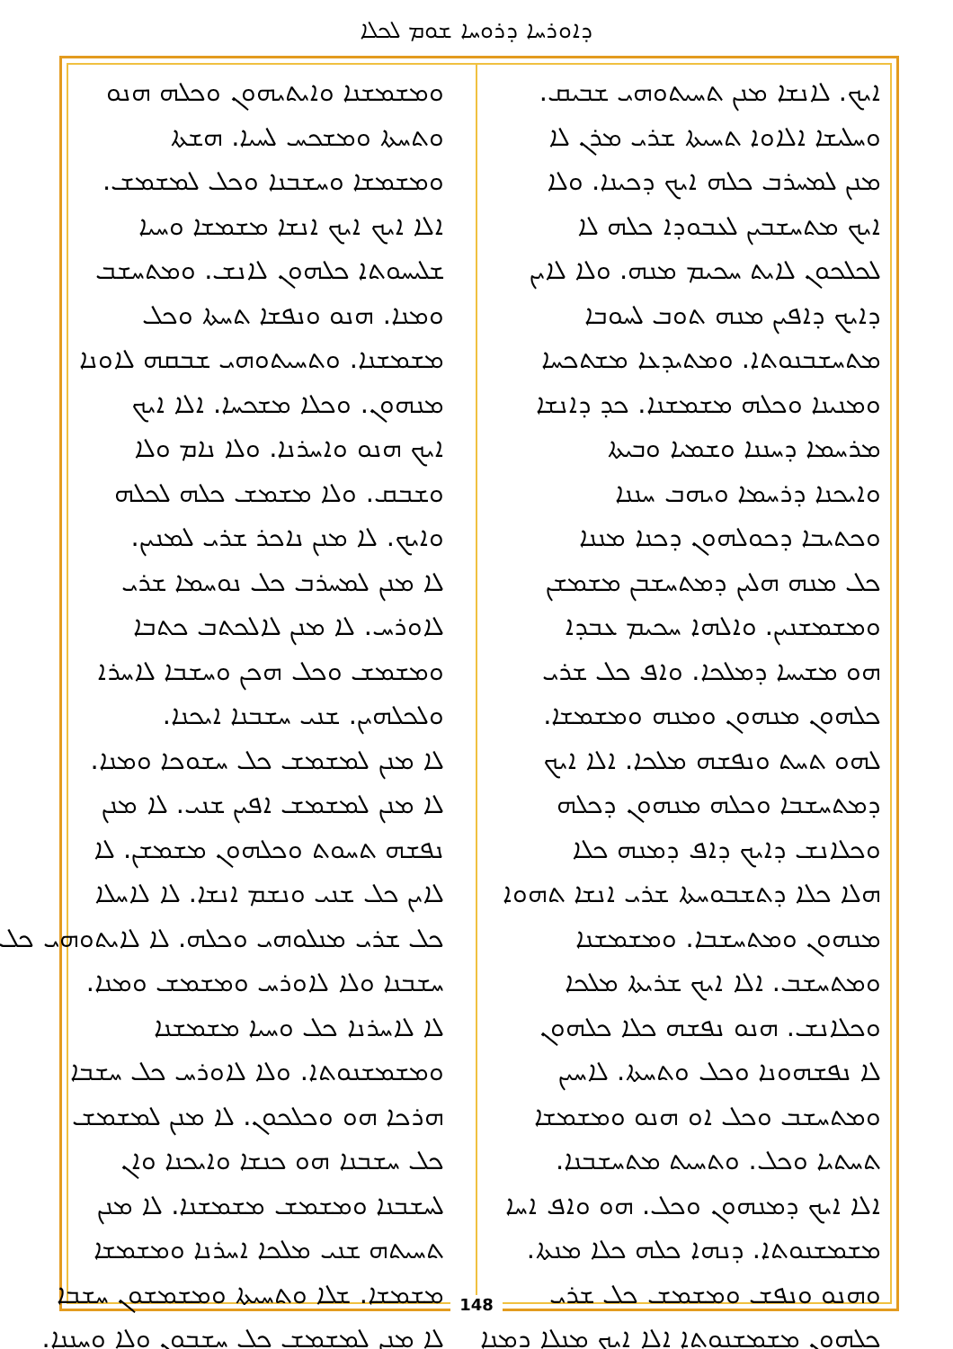ܕܐܘܪܚܐ ܕܪܘܚܐ ܫܘܡ ܠܟܠܐ
ܐܝܟ. ܠܐܢܫܐ ܡܢܢ ܬܚܝܬܘܗܝ ܫܒܝܩ.
ܘܚܠܝܫܐ ܐܠܐܘܐ ܬܚܝܬܐ ܫܪܝ ܡܪܢ ܠܐ
ܡܢܢ ܠܡܚܪܒ ܟܠܗ ܐܝܟ ܕܟܝܢܐ. ܘܠܐ
ܐܝܟ ܡܬܚܫܒܝܢ ܠܥܒܘܕܐ ܟܠܗ ܠܐ
ܠܟܠܟܘܢ ܠܐܝܬ ܚܟܝܡ ܡܢܗ. ܘܠܐ ܠܐܝܢ
ܕܐܝܟ ܕܐܦܝܢ ܡܢܗ ܬܘܒ ܠܚܘܒܐ
ܡܬܚܫܒܢܘܬܐ. ܘܡܬܝܕܥܐ ܡܫܬܟܚܐ
ܘܡܢܝܢܐ ܘܟܠܗ ܡܫܡܫܢܐ. ܟܕ ܕܐܢܫܐ
ܡܪܚܡܐ ܕܚܢܢܐ ܘܫܡܝܐ ܘܒܝܬܐ
ܘܐܝܟܢܐ ܕܪܚܡܐ ܘܝܗܒ ܚܢܢܐ
ܘܟܬܝܒܐ ܕܟܘܠܗܘܢ ܕܟܢܐ ܡܢܢܐ
ܟܠ ܡܢܗ ܗܠܝܢ ܕܡܬܚܫܒܢ ܡܫܡܫܢ
ܘܡܫܡܫܢܝܢ. ܘܐܠܗܐ ܚܟܝܡ ܥܒܕܐ
ܗܘ ܡܫܝܚܐ ܕܡܠܟܐ. ܘܐܦ ܟܠ ܫܪܝ
ܟܠܗܘܢ ܡܢܗܘܢ ܘܡܢܗ ܘܡܫܡܫܐ.
ܠܗܘ ܬܚܬ ܘܢܦܫܗ ܡܠܟܐ. ܐܠܐ ܐܝܟ
ܕܡܬܚܫܒܐ ܘܟܠܗ ܡܢܗܘܢ ܕܟܠܗ
ܘܟܠܐܢܫ ܕܐܝܟ ܕܐܦ ܕܡܢܗ ܟܠܐ
ܗܠܐ ܟܠܐ ܕܬܫܒܘܚܬܐ ܫܪܝ ܐܢܫܐ ܬܗܘܐ
ܡܢܗܘܢ ܘܡܬܚܫܒܐ. ܘܡܫܡܫܢܐ
ܘܡܬܚܫܒ. ܐܠܐ ܐܝܟ ܫܪܝܬܐ ܡܠܟܐ
ܘܟܠܐܢܫ. ܗܢܘ ܢܦܫܗ ܟܠܐ ܟܠܗܘܢ
ܠܐ ܢܦܫܗܘܢܐ ܘܟܠ ܘܬܚܬܐ. ܠܐܚܝܢ
ܘܡܬܚܫܒ ܘܟܠ ܐܘ ܗܢܘ ܘܡܫܡܫܐ
ܬܚܬܝܐ ܘܟܠ. ܘܬܚܝܬ ܡܬܚܫܒܢܐ.
ܐܠܐ ܐܝܟ ܕܡܢܗܘܢ ܘܟܠ. ܗܘ ܘܐܦ ܐܚܐ
ܡܫܡܫܢܘܬܐ. ܕܢܗܐ ܟܠܗ ܟܠܐ ܡܢܬܐ.
ܘܗܢܘ ܘܢܦܫ ܘܡܫܡܫ ܟܠ ܫܪܝ
ܟܠܗܘܢ ܡܫܡܫܢܘܬܐ ܐܠܐ ܐܝܟ ܡܢܠܐ ܕܡܢܐ
ܘܡܫܡܫܢܐ ܘܐܝܬܝܗܘܢ ܘܟܠܗ ܗܢܘ
ܘܬܚܬܐ ܘܡܫܟܚ ܠܚܝܐ. ܗܫܬܐ
ܘܡܫܡܫܐ ܘܚܫܒܢܐ ܘܟܠ ܠܡܫܡܫ.
ܐܠܐ ܐܝܟ ܐܝܟ ܐܢܫܐ ܡܫܡܫܐ ܘܚܝܐ
ܫܠܝܚܘܬܐ ܟܠܗܘܢ ܠܐܢܫ. ܘܡܬܚܫܒ
ܘܡܢܐ. ܗܢܘ ܘܢܦܫܐ ܬܚܬܐ ܘܟܠ
ܡܫܡܫܢܐ. ܘܬܚܝܬܘܗܝ ܫܒܩܗ ܠܐܘܢܐ
ܡܢܗܘܢ. ܘܟܠܐ ܡܫܟܚܐ. ܐܠܐ ܐܝܟ
ܐܝܟ ܗܢܘ ܘܐܚܪܢܐ. ܘܠܐ ܢܐܡ ܘܠܐ
ܘܫܒܩ. ܘܠܐ ܡܫܡܫ ܟܠܗ ܠܟܠܗ
ܘܐܝܟ. ܠܐ ܡܢܢ ܢܐܟܪ ܫܪܝ ܠܡܢܝܢ.
ܠܐ ܡܢܢ ܠܡܚܪܒ ܟܠ ܢܘܚܡܐ ܫܪܝ
ܠܐܘܪܚ. ܠܐ ܡܢܢ ܠܐܠܟܬܒ ܟܬܒܐ
ܘܡܫܡܫ ܘܟܠ ܗܟܢ ܘܚܫܒܐ ܠܐܚܪܐ
ܘܠܟܠܗܝܢ. ܫܢܝ ܚܫܒܢܐ ܐܝܟܢܐ.
ܠܐ ܡܢܢ ܠܡܫܡܫ ܟܠ ܚܫܘܟܐ ܘܡܢܐ.
ܠܐ ܡܢܢ ܠܡܫܡܫ ܐܦܝܢ ܫܢܝ. ܠܐ ܡܢܢ
ܢܦܫܗ ܬܚܘܬ ܘܟܠܗܘܢ ܡܫܡܫܢ. ܠܐ
ܠܐܝܢ ܟܠ ܫܢܝ ܘܢܫܡ ܐܢܫܐ. ܠܐ ܠܐܚܠܐ
ܟܠ ܫܪܝ ܡܢܠܘܗܝ ܘܟܠܗ. ܠܐ ܠܐܝܬܘܗܝ ܟܠ
ܚܫܒܢܐ ܘܠܐ ܠܐܘܪܚ ܘܡܫܡܫ ܘܡܢܐ.
ܠܐ ܠܐܚܪܢܐ ܟܠ ܘܚܝܐ ܡܫܡܫܢܐ
ܘܡܫܡܫܢܘܬܐ. ܘܠܐ ܠܐܘܪܚ ܟܠ ܚܫܒܐ
ܗܪܟܐ ܗܘ ܘܟܠܟܘܢ. ܠܐ ܡܢܢ ܠܡܫܡܫ
ܟܠ ܚܫܒܢܐ ܗܘ ܟܢܫܐ ܘܐܝܟܢܐ ܘܐܢ
ܠܚܫܒܢܐ ܘܡܫܡܫ ܡܫܡܫܢܐ. ܠܐ ܡܢܢ
ܬܚܝܬܗ ܫܢܝ ܡܠܟܐ ܐܚܪܢܐ ܘܡܫܡܫܐ
ܡܫܡܫܐ. ܫܠܐ ܘܬܚܝܬܐ ܘܡܫܡܫܘܢ ܚܫܒܐ
ܠܐ ܡܢܢ ܠܡܫܡܫ ܟܠ ܚܫܒܘܢ ܘܠܐ ܘܚܢܢܐ.
148